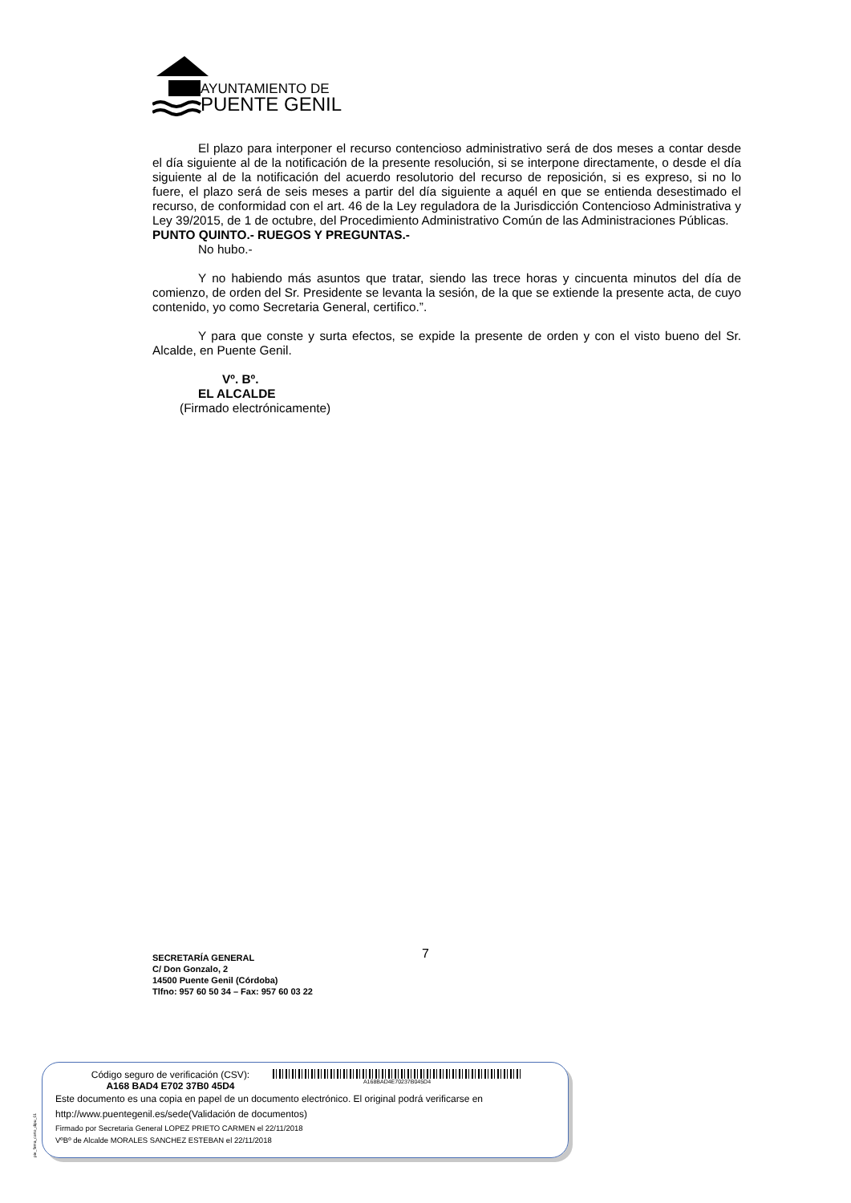AYUNTAMIENTO DE
PUENTE GENIL
El plazo para interponer el recurso contencioso administrativo será de dos meses a contar desde el día siguiente al de la notificación de la presente resolución, si se interpone directamente, o desde el día siguiente al de la notificación del acuerdo resolutorio del recurso de reposición, si es expreso, si no lo fuere, el plazo será de seis meses a partir del día siguiente a aquél en que se entienda desestimado el recurso, de conformidad con el art. 46 de la Ley reguladora de la Jurisdicción Contencioso Administrativa y Ley 39/2015, de 1 de octubre, del Procedimiento Administrativo Común de las Administraciones Públicas.
PUNTO QUINTO.- RUEGOS Y PREGUNTAS.-
No hubo.-
Y no habiendo más asuntos que tratar, siendo las trece horas y cincuenta minutos del día de comienzo, de orden del Sr. Presidente se levanta la sesión, de la que se extiende la presente acta, de cuyo contenido, yo como Secretaria General, certifico.”.
Y para que conste y surta efectos, se expide la presente de orden y con el visto bueno del Sr. Alcalde, en Puente Genil.
Vº. Bº.
EL ALCALDE
(Firmado electrónicamente)
7
SECRETARÍA GENERAL
C/ Don Gonzalo, 2
14500 Puente Genil (Córdoba)
Tlfno: 957 60 50 34 – Fax: 957 60 03 22
pie_firma_corto_dipu_01
Código seguro de verificación (CSV):
A168 BAD4 E702 37B0 45D4
A168BAD4E70237B045D4
Este documento es una copia en papel de un documento electrónico. El original podrá verificarse en
http://www.puentegenil.es/sede(Validación de documentos)
Firmado por Secretaria General LOPEZ PRIETO CARMEN el 22/11/2018
VºBº de Alcalde MORALES SANCHEZ ESTEBAN el 22/11/2018